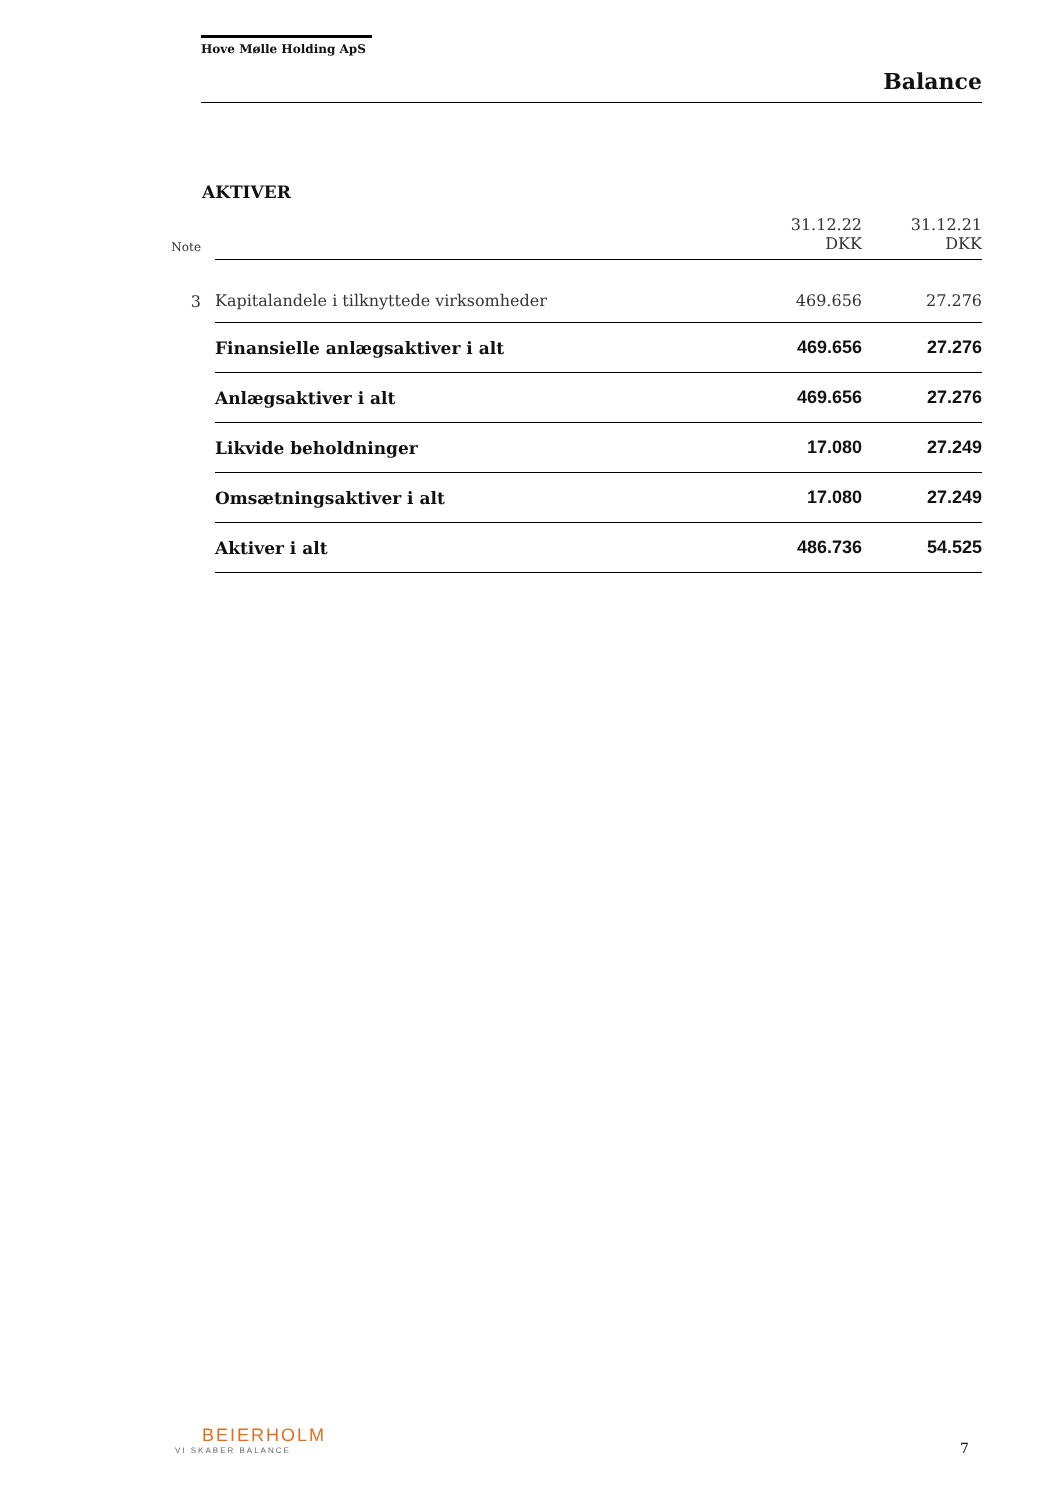Hove Mølle Holding ApS
Balance
AKTIVER
| Note | | 31.12.22 DKK | 31.12.21 DKK |
| --- | --- | --- | --- |
| 3 | Kapitalandele i tilknyttede virksomheder | 469.656 | 27.276 |
| | Finansielle anlægsaktiver i alt | 469.656 | 27.276 |
| | Anlægsaktiver i alt | 469.656 | 27.276 |
| | Likvide beholdninger | 17.080 | 27.249 |
| | Omsætningsaktiver i alt | 17.080 | 27.249 |
| | Aktiver i alt | 486.736 | 54.525 |
BEIERHOLM
VI SKABER BALANCE
7